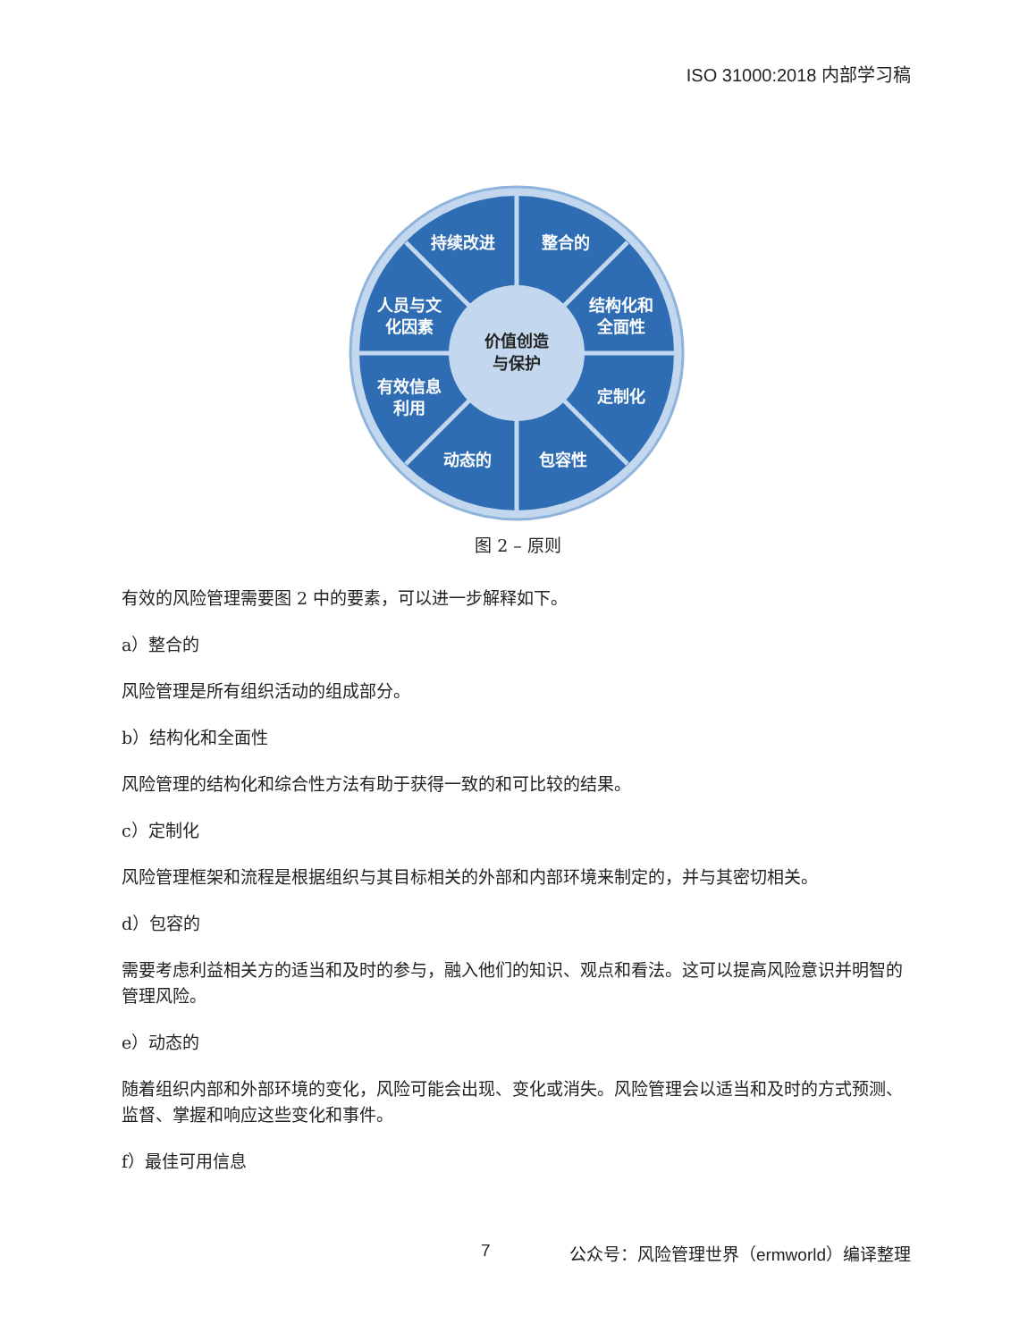ISO 31000:2018 内部学习稿
持续改进
整合的
人员与文
化因素
结构化和
全面性
有效信息
利用
定制化
动态的
包容性
价值创造
与保护
图 2 – 原则
有效的风险管理需要图 2 中的要素，可以进一步解释如下。
a）整合的
风险管理是所有组织活动的组成部分。
b）结构化和全面性
风险管理的结构化和综合性方法有助于获得一致的和可比较的结果。
c）定制化
风险管理框架和流程是根据组织与其目标相关的外部和内部环境来制定的，并与其密切相关。
d）包容的
需要考虑利益相关方的适当和及时的参与，融入他们的知识、观点和看法。这可以提高风险意识并明智的管理风险。
e）动态的
随着组织内部和外部环境的变化，风险可能会出现、变化或消失。风险管理会以适当和及时的方式预测、监督、掌握和响应这些变化和事件。
f）最佳可用信息
7 公众号：风险管理世界（ermworld）编译整理